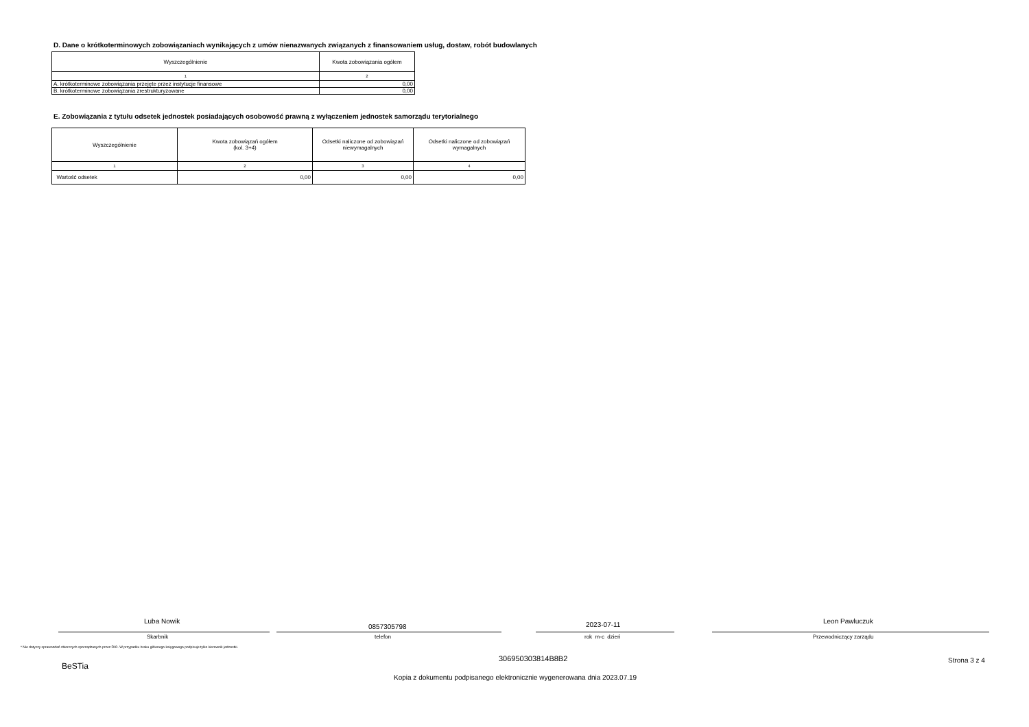D. Dane o krótkoterminowych zobowiązaniach wynikających z umów nienazwanych związanych z finansowaniem usług, dostaw, robót budowlanych
| Wyszczególnienie | Kwota zobowiązania ogółem |
| --- | --- |
| 1 | 2 |
| A. krótkoterminowe zobowiązania przejęte przez instytucje finansowe | 0,00 |
| B. krótkoterminowe zobowiązania zrestrukturyzowane | 0,00 |
E. Zobowiązania z tytułu odsetek jednostek posiadających osobowość prawną z wyłączeniem jednostek samorządu terytorialnego
| Wyszczególnienie | Kwota zobowiązań ogółem (kol. 3+4) | Odsetki naliczone od zobowiązań niewymagalnych | Odsetki naliczone od zobowiązań wymagalnych |
| --- | --- | --- | --- |
| 1 | 2 | 3 | 4 |
| Wartość odsetek | 0,00 | 0,00 | 0,00 |
Luba Nowik
0857305798 2023-07-11 Leon Pawluczuk
Skarbnik telefon rok m-c dzień Przewodniczący zarządu
* Nie dotyczy sprawozdań zbiorczych sporządzanych przez RIO. W przypadku braku głównego księgowego podpisuje tylko kierownik jednostki.
306950303814B8B2 Strona 3 z 4
BeSTia
Kopia z dokumentu podpisanego elektronicznie wygenerowana dnia 2023.07.19